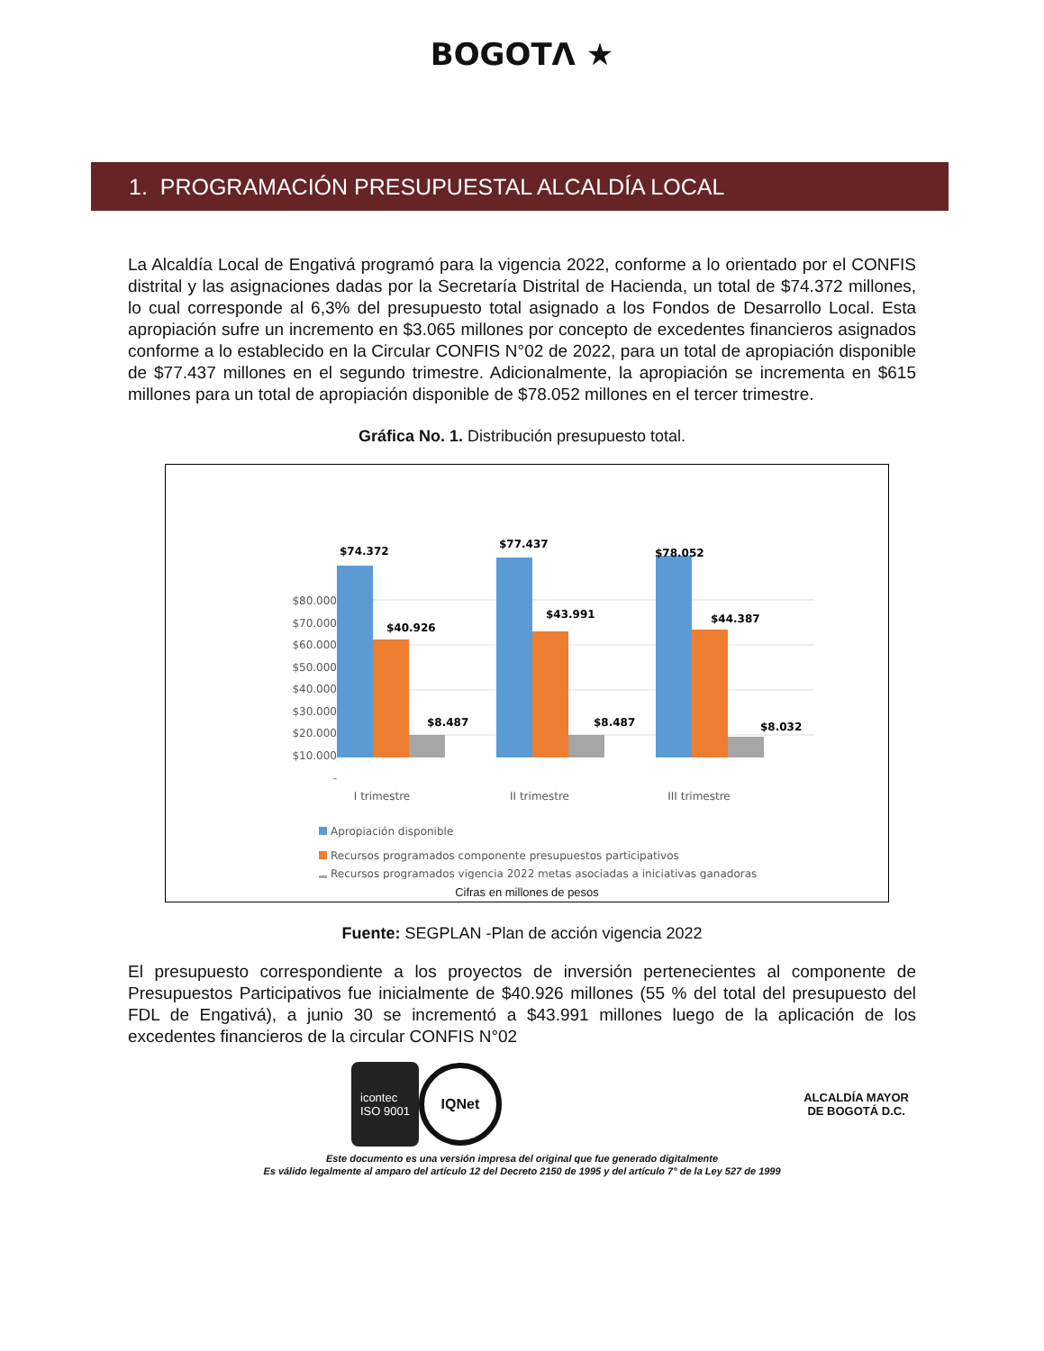BOGOTΛ ★
1. PROGRAMACIÓN PRESUPUESTAL ALCALDÍA LOCAL
La Alcaldía Local de Engativá programó para la vigencia 2022, conforme a lo orientado por el CONFIS distrital y las asignaciones dadas por la Secretaría Distrital de Hacienda, un total de $74.372 millones, lo cual corresponde al 6,3% del presupuesto total asignado a los Fondos de Desarrollo Local. Esta apropiación sufre un incremento en $3.065 millones por concepto de excedentes financieros asignados conforme a lo establecido en la Circular CONFIS N°02 de 2022, para un total de apropiación disponible de $77.437 millones en el segundo trimestre. Adicionalmente, la apropiación se incrementa en $615 millones para un total de apropiación disponible de $78.052 millones en el tercer trimestre.
Gráfica No. 1. Distribución presupuesto total.
$80.000
$70.000
$60.000
$50.000
$40.000
$30.000
$20.000
$10.000
-
$74.372
$40.926
$8.487
$77.437
$43.991
$8.487
$78.052
$44.387
$8.032
I trimestre
II trimestre
III trimestre
Apropiación disponible
Recursos programados componente presupuestos participativos
Recursos programados vigencia 2022 metas asociadas a iniciativas ganadoras
Cifras en millones de pesos
Fuente: SEGPLAN -Plan de acción vigencia 2022
El presupuesto correspondiente a los proyectos de inversión pertenecientes al componente de Presupuestos Participativos fue inicialmente de $40.926 millones (55 % del total del presupuesto del FDL de Engativá), a junio 30 se incrementó a $43.991 millones luego de la aplicación de los excedentes financieros de la circular CONFIS N°02
icontec
ISO 9001
IQNet
ALCALDÍA MAYOR
DE BOGOTÁ D.C.
Este documento es una versión impresa del original que fue generado digitalmente
Es válido legalmente al amparo del artículo 12 del Decreto 2150 de 1995 y del artículo 7° de la Ley 527 de 1999